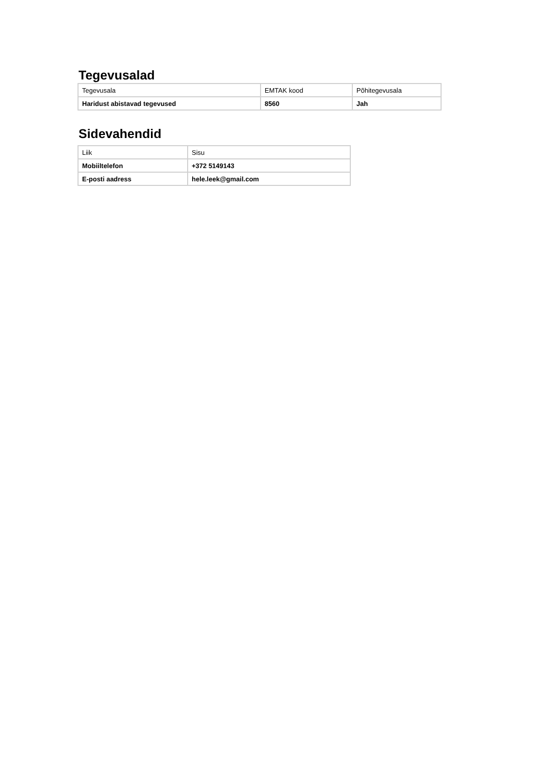Tegevusalad
| Tegevusala | EMTAK kood | Põhitegevusala |
| Haridust abistavad tegevused | 8560 | Jah |
Sidevahendid
| Liik | Sisu |
| Mobiiltelefon | +372 5149143 |
| E-posti aadress | hele.leek@gmail.com |